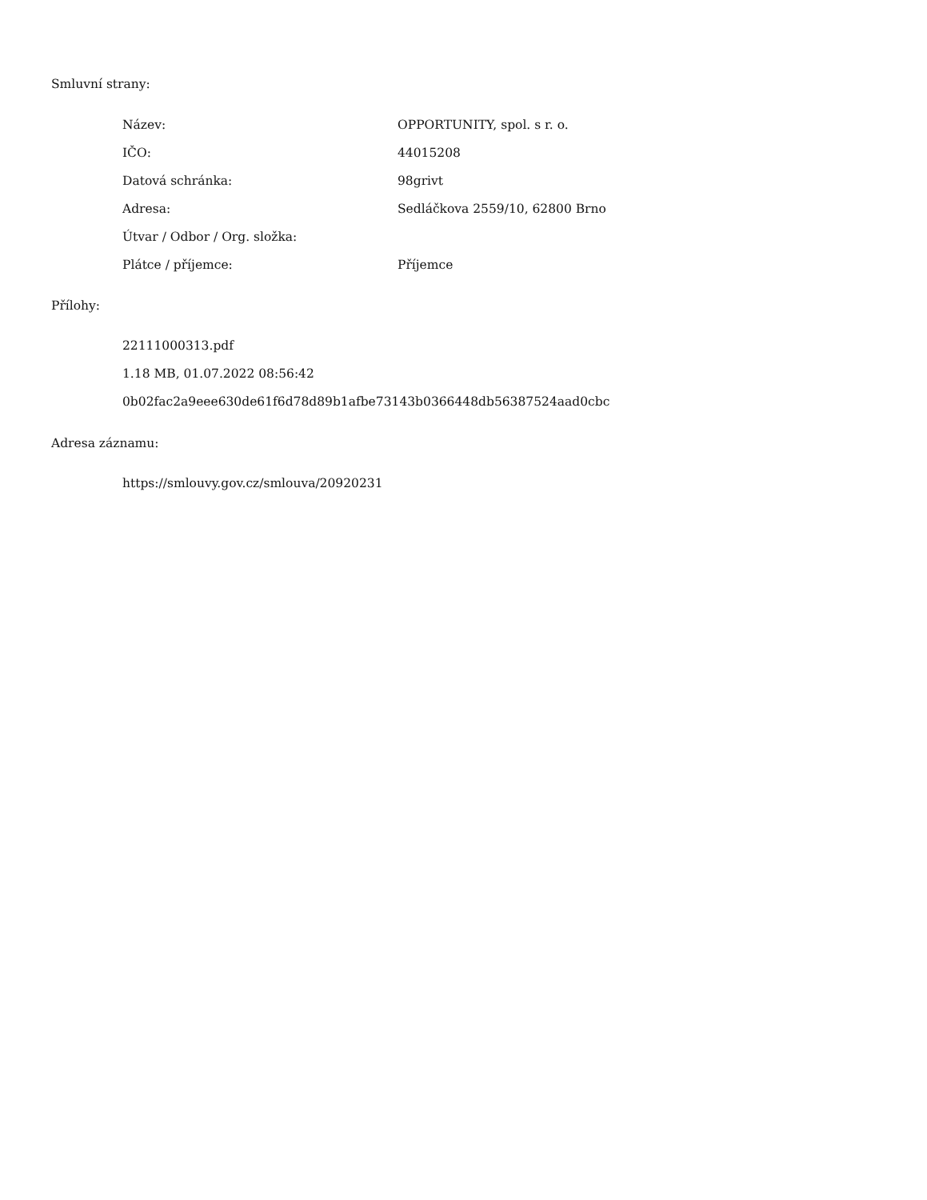Smluvní strany:
| Název: | OPPORTUNITY, spol. s r. o. |
| IČO: | 44015208 |
| Datová schránka: | 98grivt |
| Adresa: | Sedláčkova 2559/10, 62800 Brno |
| Útvar / Odbor / Org. složka: | |
| Plátce / příjemce: | Příjemce |
Přílohy:
22111000313.pdf
1.18 MB, 01.07.2022 08:56:42
0b02fac2a9eee630de61f6d78d89b1afbe73143b0366448db56387524aad0cbc
Adresa záznamu:
https://smlouvy.gov.cz/smlouva/20920231